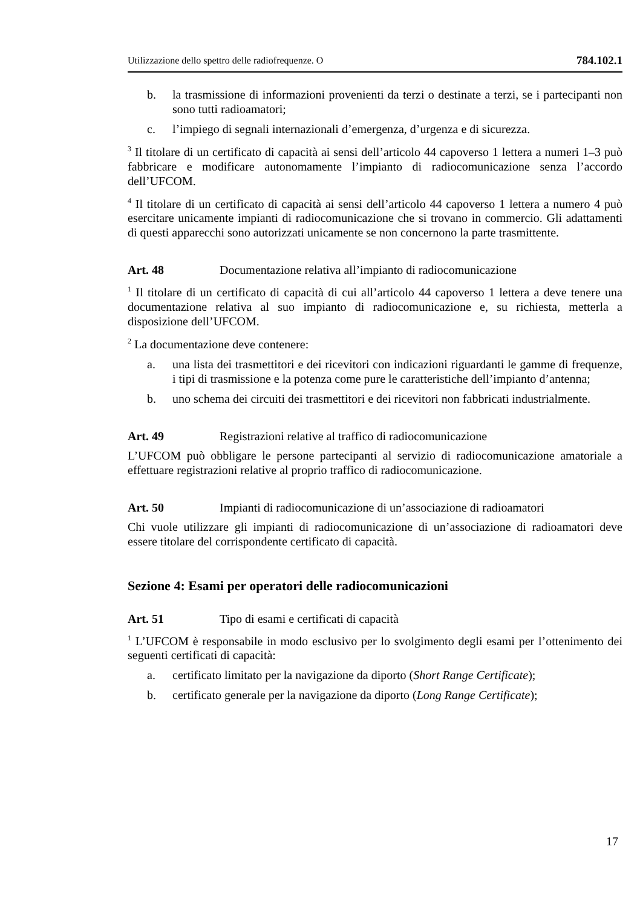Utilizzazione dello spettro delle radiofrequenze. O 784.102.1
b. la trasmissione di informazioni provenienti da terzi o destinate a terzi, se i partecipanti non sono tutti radioamatori;
c. l’impiego di segnali internazionali d’emergenza, d’urgenza e di sicurezza.
<sup>3</sup> Il titolare di un certificato di capacità ai sensi dell’articolo 44 capoverso 1 lettera a numeri 1–3 può fabbricare e modificare autonomamente l’impianto di radiocomunicazione senza l’accordo dell’UFCOM.
<sup>4</sup> Il titolare di un certificato di capacità ai sensi dell’articolo 44 capoverso 1 lettera a numero 4 può esercitare unicamente impianti di radiocomunicazione che si trovano in commercio. Gli adattamenti di questi apparecchi sono autorizzati unicamente se non concernono la parte trasmittente.
Art. 48 Documentazione relativa all’impianto di radiocomunicazione
<sup>1</sup> Il titolare di un certificato di capacità di cui all’articolo 44 capoverso 1 lettera a deve tenere una documentazione relativa al suo impianto di radiocomunicazione e, su richiesta, metterla a disposizione dell’UFCOM.
<sup>2</sup> La documentazione deve contenere:
a. una lista dei trasmettitori e dei ricevitori con indicazioni riguardanti le gamme di frequenze, i tipi di trasmissione e la potenza come pure le caratteristiche dell’impianto d’antenna;
b. uno schema dei circuiti dei trasmettitori e dei ricevitori non fabbricati industrialmente.
Art. 49 Registrazioni relative al traffico di radiocomunicazione
L’UFCOM può obbligare le persone partecipanti al servizio di radiocomunicazione amatoriale a effettuare registrazioni relative al proprio traffico di radiocomunicazione.
Art. 50 Impianti di radiocomunicazione di un’associazione di radioamatori
Chi vuole utilizzare gli impianti di radiocomunicazione di un’associazione di radioamatori deve essere titolare del corrispondente certificato di capacità.
Sezione 4: Esami per operatori delle radiocomunicazioni
Art. 51 Tipo di esami e certificati di capacità
<sup>1</sup> L’UFCOM è responsabile in modo esclusivo per lo svolgimento degli esami per l’ottenimento dei seguenti certificati di capacità:
a. certificato limitato per la navigazione da diporto (Short Range Certificate);
b. certificato generale per la navigazione da diporto (Long Range Certificate);
17